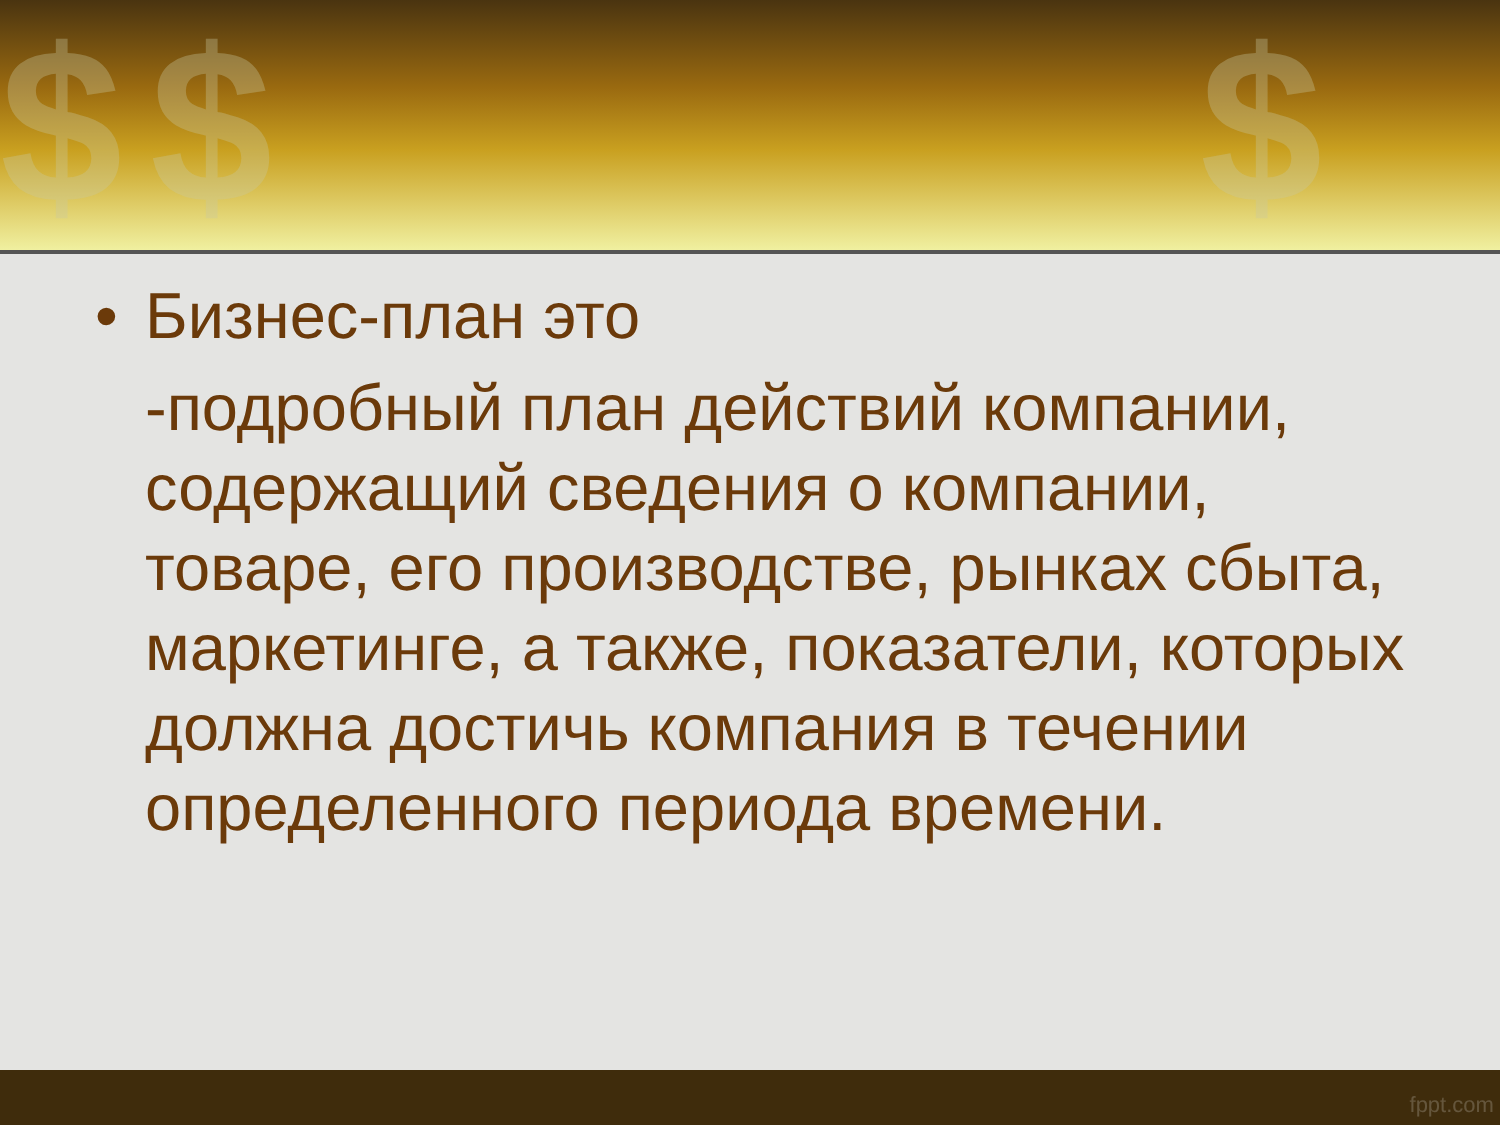$ $ $
• Бизнес-план это
-подробный план действий компании, содержащий сведения о компании, товаре, его производстве, рынках сбыта, маркетинге, а также, показатели, которых должна достичь компания в течении определенного периода времени.
fppt.com